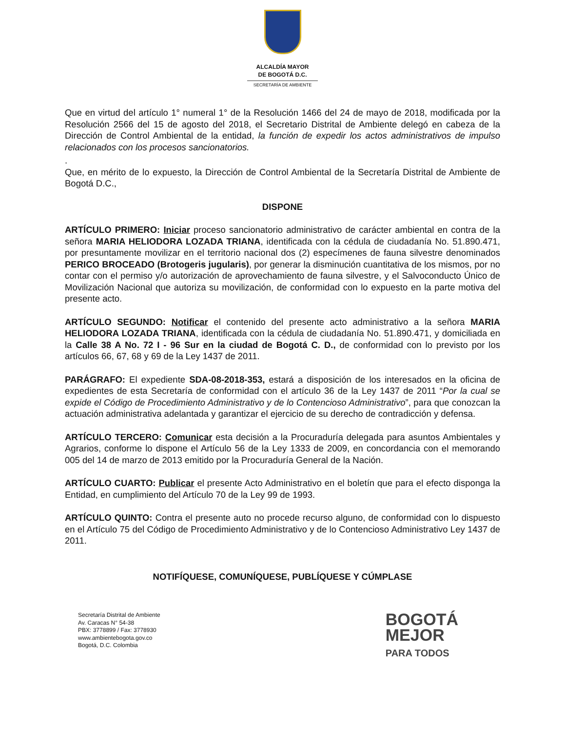ALCALDÍA MAYOR
DE BOGOTÁ D.C.
SECRETARÍA DE AMBIENTE
Que en virtud del artículo 1° numeral 1° de la Resolución 1466 del 24 de mayo de 2018, modificada por la Resolución 2566 del 15 de agosto del 2018, el Secretario Distrital de Ambiente delegó en cabeza de la Dirección de Control Ambiental de la entidad, la función de expedir los actos administrativos de impulso relacionados con los procesos sancionatorios.
.
Que, en mérito de lo expuesto, la Dirección de Control Ambiental de la Secretaría Distrital de Ambiente de Bogotá D.C.,
DISPONE
ARTÍCULO PRIMERO: Iniciar proceso sancionatorio administrativo de carácter ambiental en contra de la señora MARIA HELIODORA LOZADA TRIANA, identificada con la cédula de ciudadanía No. 51.890.471, por presuntamente movilizar en el territorio nacional dos (2) especímenes de fauna silvestre denominados PERICO BROCEADO (Brotogeris jugularis), por generar la disminución cuantitativa de los mismos, por no contar con el permiso y/o autorización de aprovechamiento de fauna silvestre, y el Salvoconducto Único de Movilización Nacional que autoriza su movilización, de conformidad con lo expuesto en la parte motiva del presente acto.
ARTÍCULO SEGUNDO: Notificar el contenido del presente acto administrativo a la señora MARIA HELIODORA LOZADA TRIANA, identificada con la cédula de ciudadanía No. 51.890.471, y domiciliada en la Calle 38 A No. 72 I - 96 Sur en la ciudad de Bogotá C. D., de conformidad con lo previsto por los artículos 66, 67, 68 y 69 de la Ley 1437 de 2011.
PARÁGRAFO: El expediente SDA-08-2018-353, estará a disposición de los interesados en la oficina de expedientes de esta Secretaría de conformidad con el artículo 36 de la Ley 1437 de 2011 “Por la cual se expide el Código de Procedimiento Administrativo y de lo Contencioso Administrativo”, para que conozcan la actuación administrativa adelantada y garantizar el ejercicio de su derecho de contradicción y defensa.
ARTÍCULO TERCERO: Comunicar esta decisión a la Procuraduría delegada para asuntos Ambientales y Agrarios, conforme lo dispone el Artículo 56 de la Ley 1333 de 2009, en concordancia con el memorando 005 del 14 de marzo de 2013 emitido por la Procuraduría General de la Nación.
ARTÍCULO CUARTO: Publicar el presente Acto Administrativo en el boletín que para el efecto disponga la Entidad, en cumplimiento del Artículo 70 de la Ley 99 de 1993.
ARTÍCULO QUINTO: Contra el presente auto no procede recurso alguno, de conformidad con lo dispuesto en el Artículo 75 del Código de Procedimiento Administrativo y de lo Contencioso Administrativo Ley 1437 de 2011.
NOTIFÍQUESE, COMUNÍQUESE, PUBLÍQUESE Y CÚMPLASE
Secretaría Distrital de Ambiente
Av. Caracas N° 54-38
PBX: 3778899 / Fax: 3778930
www.ambientebogota.gov.co
Bogotá, D.C. Colombia
BOGOTÁ
MEJOR
PARA TODOS